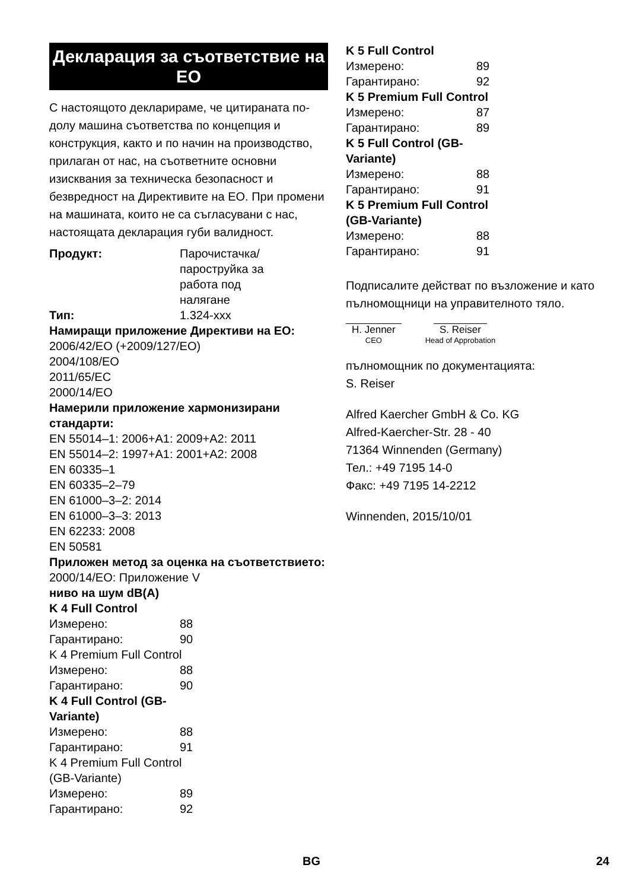Декларация за съответствие на ЕО
С настоящото декларираме, че цитираната по-долу машина съответства по концепция и конструкция, както и по начин на производство, прилаган от нас, на съответните основни изисквания за техническа безопасност и безвредност на Директивите на ЕО. При промени на машината, които не са съгласувани с нас, настоящата декларация губи валидност.
| Продукт: | Парочистачка/ пароструйка за работа под налягане |
| Тип: | 1.324-xxx |
Намиращи приложение Директиви на ЕО:
2006/42/EO (+2009/127/EO)
2004/108/EO
2011/65/EC
2000/14/EO
Намерили приложение хармонизирани стандарти:
EN 55014–1: 2006+A1: 2009+A2: 2011
EN 55014–2: 1997+A1: 2001+A2: 2008
EN 60335–1
EN 60335–2–79
EN 61000–3–2: 2014
EN 61000–3–3: 2013
EN 62233: 2008
EN 50581
Приложен метод за оценка на съответствието:
2000/14/EO: Приложение V
ниво на шум dB(A)
K 4 Full Control
| Измерено: | 88 |
| Гарантирано: | 90 |
| K 4 Premium Full Control | |
| Измерено: | 88 |
| Гарантирано: | 90 |
| K 4 Full Control (GB-Variante) | |
| Измерено: | 88 |
| Гарантирано: | 91 |
| K 4 Premium Full Control (GB-Variante) | |
| Измерено: | 89 |
| Гарантирано: | 92 |
| K 5 Full Control | |
| Измерено: | 89 |
| Гарантирано: | 92 |
| K 5 Premium Full Control | |
| Измерено: | 87 |
| Гарантирано: | 89 |
| K 5 Full Control (GB-Variante) | |
| Измерено: | 88 |
| Гарантирано: | 91 |
| K 5 Premium Full Control (GB-Variante) | |
| Измерено: | 88 |
| Гарантирано: | 91 |
Подписалите действат по възложение и като пълномощници на управителното тяло.
H. Jenner
CEO
S. Reiser
Head of Approbation
пълномощник по документацията:
S. Reiser
Alfred Kaercher GmbH & Co. KG
Alfred-Kaercher-Str. 28 - 40
71364 Winnenden (Germany)
Тел.: +49 7195 14-0
Факс: +49 7195 14-2212
Winnenden, 2015/10/01
BG 24